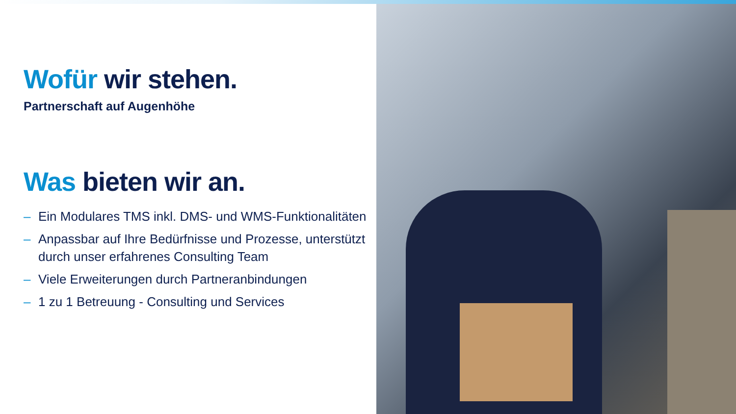Wofür wir stehen.
Partnerschaft auf Augenhöhe
Was bieten wir an.
– Ein Modulares TMS inkl. DMS- und WMS-Funktionalitäten
– Anpassbar auf Ihre Bedürfnisse und Prozesse, unterstützt durch unser erfahrenes Consulting Team
– Viele Erweiterungen durch Partneranbindungen
– 1 zu 1 Betreuung - Consulting und Services